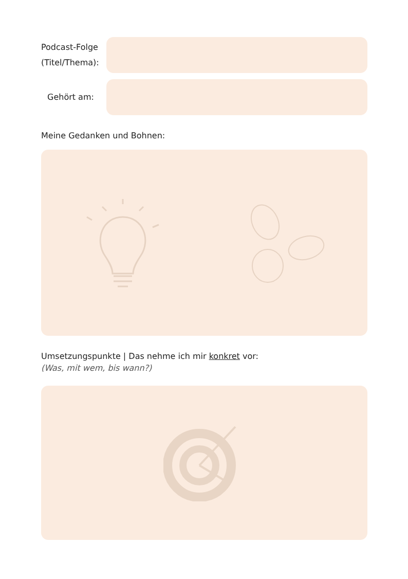Podcast-Folge
(Titel/Thema):
Gehört am:
Meine Gedanken und Bohnen:
Umsetzungspunkte | Das nehme ich mir konkret vor:
(Was, mit wem, bis wann?)